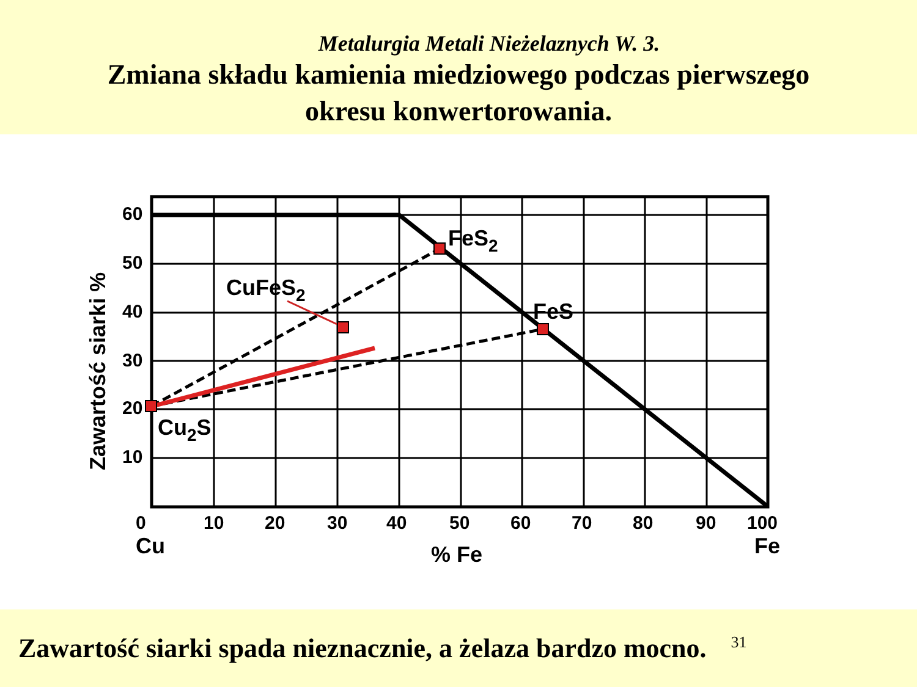Metalurgia Metali Nieżelaznych W. 3.
Zmiana składu kamienia miedziowego podczas pierwszego
okresu konwertorowania.
60
50
40
30
20
10
0
10
20
30
40
50
60
70
80
90
100
Cu
% Fe
Fe
FeS2
CuFeS2
FeS
Cu2S
Zawartość siarki %
Zawartość siarki spada nieznacznie, a żelaza bardzo mocno. 31